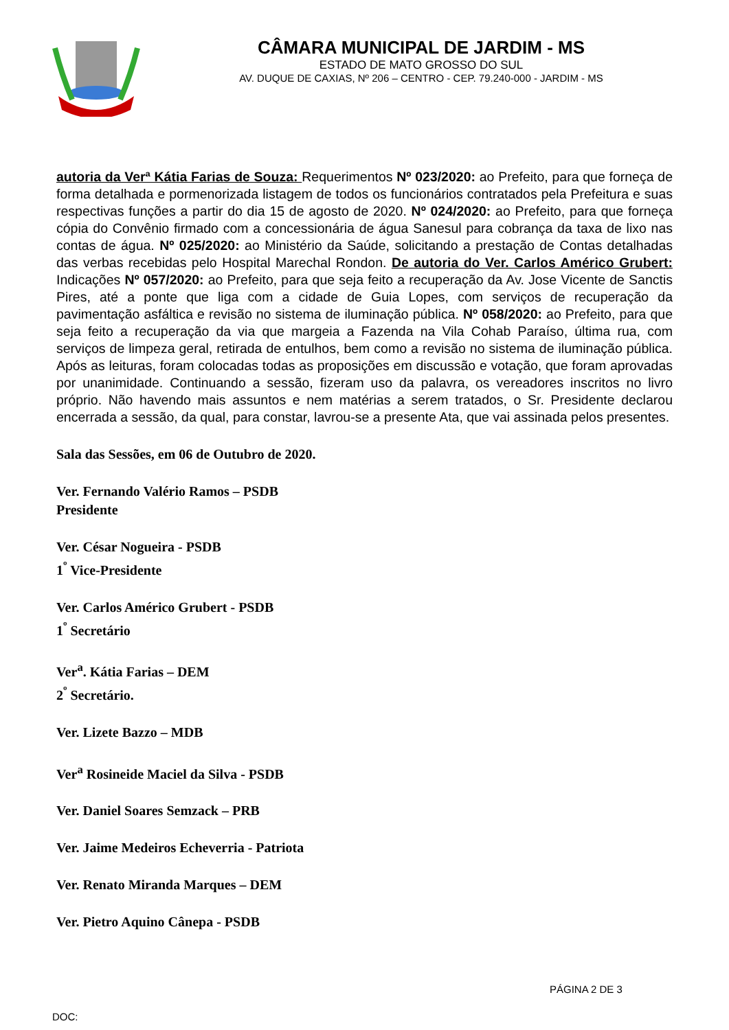CÂMARA MUNICIPAL DE JARDIM - MS
ESTADO DE MATO GROSSO DO SUL
AV. DUQUE DE CAXIAS, Nº 206 – CENTRO - CEP. 79.240-000 - JARDIM - MS
autoria da Verª Kátia Farias de Souza: Requerimentos Nº 023/2020: ao Prefeito, para que forneça de forma detalhada e pormenorizada listagem de todos os funcionários contratados pela Prefeitura e suas respectivas funções a partir do dia 15 de agosto de 2020. Nº 024/2020: ao Prefeito, para que forneça cópia do Convênio firmado com a concessionária de água Sanesul para cobrança da taxa de lixo nas contas de água. Nº 025/2020: ao Ministério da Saúde, solicitando a prestação de Contas detalhadas das verbas recebidas pelo Hospital Marechal Rondon. De autoria do Ver. Carlos Américo Grubert: Indicações Nº 057/2020: ao Prefeito, para que seja feito a recuperação da Av. Jose Vicente de Sanctis Pires, até a ponte que liga com a cidade de Guia Lopes, com serviços de recuperação da pavimentação asfáltica e revisão no sistema de iluminação pública. Nº 058/2020: ao Prefeito, para que seja feito a recuperação da via que margeia a Fazenda na Vila Cohab Paraíso, última rua, com serviços de limpeza geral, retirada de entulhos, bem como a revisão no sistema de iluminação pública. Após as leituras, foram colocadas todas as proposições em discussão e votação, que foram aprovadas por unanimidade. Continuando a sessão, fizeram uso da palavra, os vereadores inscritos no livro próprio. Não havendo mais assuntos e nem matérias a serem tratados, o Sr. Presidente declarou encerrada a sessão, da qual, para constar, lavrou-se a presente Ata, que vai assinada pelos presentes.
Sala das Sessões, em 06 de Outubro de 2020.
Ver. Fernando Valério Ramos – PSDB
Presidente
Ver. César Nogueira - PSDB
1<sup>º</sup> Vice-Presidente
Ver. Carlos Américo Grubert - PSDB
1<sup>º</sup> Secretário
Ver<sup>a</sup>. Kátia Farias – DEM
2<sup>º</sup> Secretário.
Ver. Lizete Bazzo – MDB
Ver<sup>a</sup> Rosineide Maciel da Silva - PSDB
Ver. Daniel Soares Semzack – PRB
Ver. Jaime Medeiros Echeverria - Patriota
Ver. Renato Miranda Marques – DEM
Ver. Pietro Aquino Cânepa - PSDB
PÁGINA 2 DE 3
DOC: